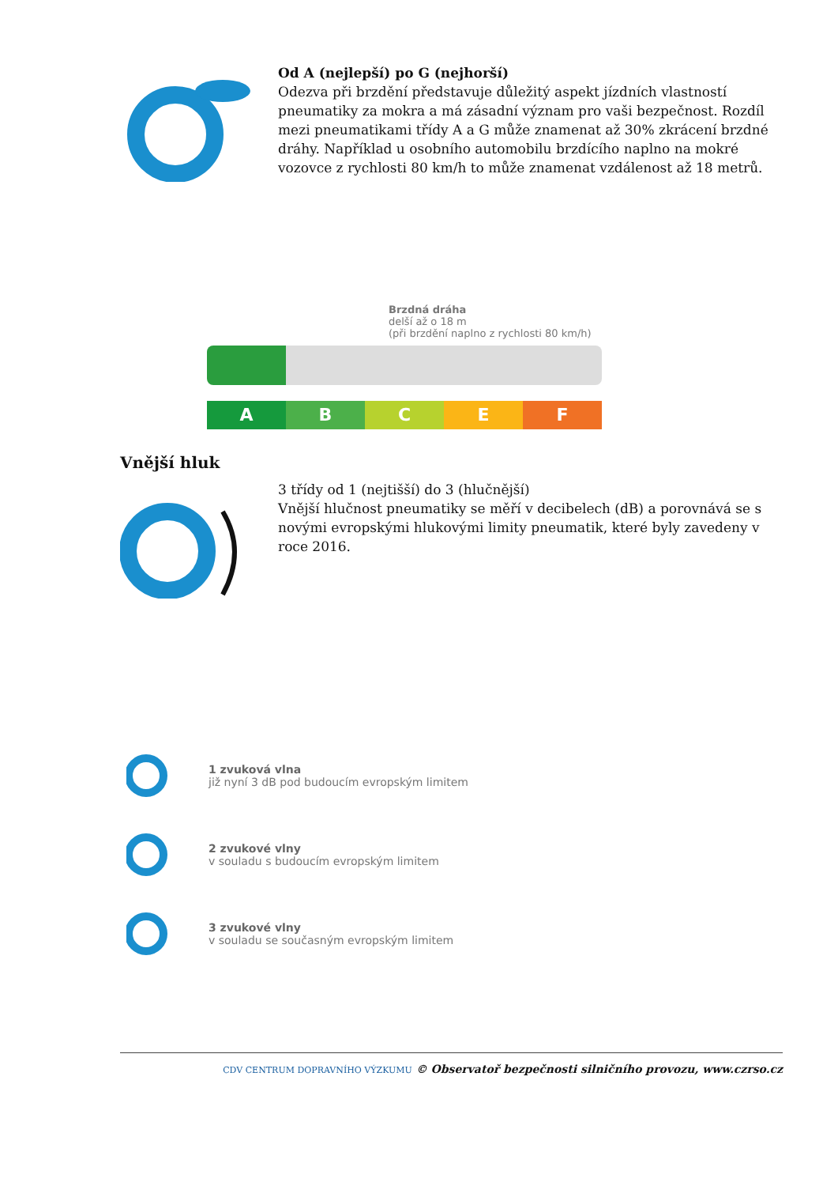Od A (nejlepší) po G (nejhorší)
Odezva při brzdění představuje důležitý aspekt jízdních vlastností pneumatiky za mokra a má zásadní význam pro vaši bezpečnost. Rozdíl mezi pneumatikami třídy A a G může znamenat až 30% zkrácení brzdné dráhy. Například u osobního automobilu brzdícího naplno na mokré vozovce z rychlosti 80 km/h to může znamenat vzdálenost až 18 metrů.
Brzdná dráha
delší až o 18 m
(při brzdění naplno z rychlosti 80 km/h)
A B C E F
Vnější hluk
3 třídy od 1 (nejtišší) do 3 (hlučnější)
Vnější hlučnost pneumatiky se měří v decibelech (dB) a porovnává se s novými evropskými hlukovými limity pneumatik, které byly zavedeny v roce 2016.
1 zvuková vlna
již nyní 3 dB pod budoucím evropským limitem
2 zvukové vlny
v souladu s budoucím evropským limitem
3 zvukové vlny
v souladu se současným evropským limitem
CDV CENTRUM DOPRAVNÍHO VÝZKUMU © Observatoř bezpečnosti silničního provozu, www.czrso.cz